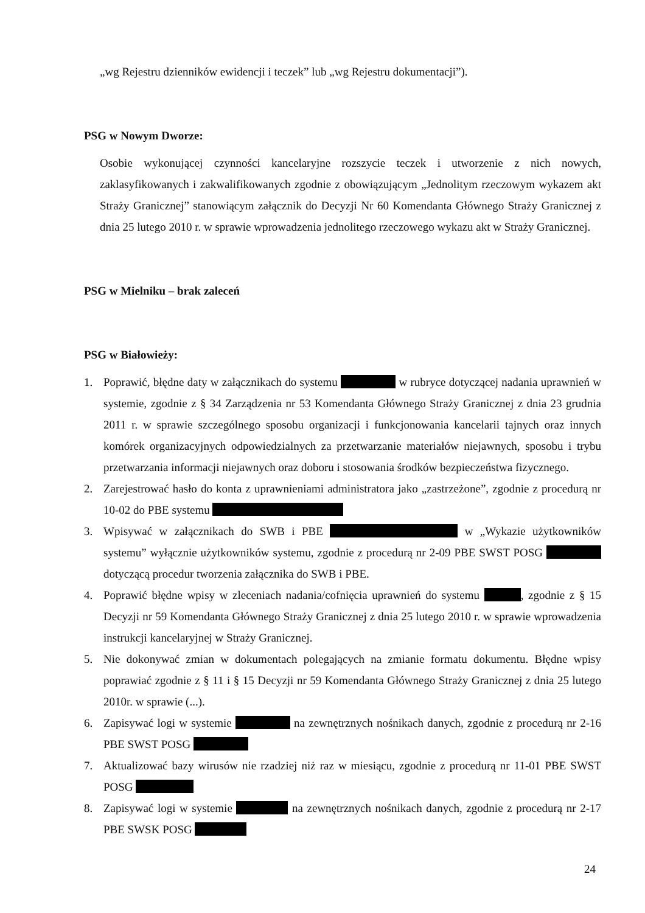„wg Rejestru dzienników ewidencji i teczek” lub „wg Rejestru dokumentacji”).
PSG w Nowym Dworze:
Osobie wykonującej czynności kancelaryjne rozszycie teczek i utworzenie z nich nowych, zaklasyfikowanych i zakwalifikowanych zgodnie z obowiązującym „Jednolitym rzeczowym wykazem akt Straży Granicznej” stanowiącym załącznik do Decyzji Nr 60 Komendanta Głównego Straży Granicznej z dnia 25 lutego 2010 r. w sprawie wprowadzenia jednolitego rzeczowego wykazu akt w Straży Granicznej.
PSG w Mielniku – brak zaleceń
PSG w Białowieży:
1. Poprawić, błędne daty w załącznikach do systemu w rubryce dotyczącej nadania uprawnień w systemie, zgodnie z § 34 Zarządzenia nr 53 Komendanta Głównego Straży Granicznej z dnia 23 grudnia 2011 r. w sprawie szczególnego sposobu organizacji i funkcjonowania kancelarii tajnych oraz innych komórek organizacyjnych odpowiedzialnych za przetwarzanie materiałów niejawnych, sposobu i trybu przetwarzania informacji niejawnych oraz doboru i stosowania środków bezpieczeństwa fizycznego.
2. Zarejestrować hasło do konta z uprawnieniami administratora jako „zastrzeżone”, zgodnie z procedurą nr 10-02 do PBE systemu
3. Wpisywać w załącznikach do SWB i PBE w „Wykazie użytkowników systemu” wyłącznie użytkowników systemu, zgodnie z procedurą nr 2-09 PBE SWST POSG dotyczącą procedur tworzenia załącznika do SWB i PBE.
4. Poprawić błędne wpisy w zleceniach nadania/cofnięcia uprawnień do systemu , zgodnie z § 15 Decyzji nr 59 Komendanta Głównego Straży Granicznej z dnia 25 lutego 2010 r. w sprawie wprowadzenia instrukcji kancelaryjnej w Straży Granicznej.
5. Nie dokonywać zmian w dokumentach polegających na zmianie formatu dokumentu. Błędne wpisy poprawiać zgodnie z § 11 i § 15 Decyzji nr 59 Komendanta Głównego Straży Granicznej z dnia 25 lutego 2010r. w sprawie (...).
6. Zapisywać logi w systemie na zewnętrznych nośnikach danych, zgodnie z procedurą nr 2-16 PBE SWST POSG
7. Aktualizować bazy wirusów nie rzadziej niż raz w miesiącu, zgodnie z procedurą nr 11-01 PBE SWST POSG
8. Zapisywać logi w systemie na zewnętrznych nośnikach danych, zgodnie z procedurą nr 2-17 PBE SWSK POSG
24